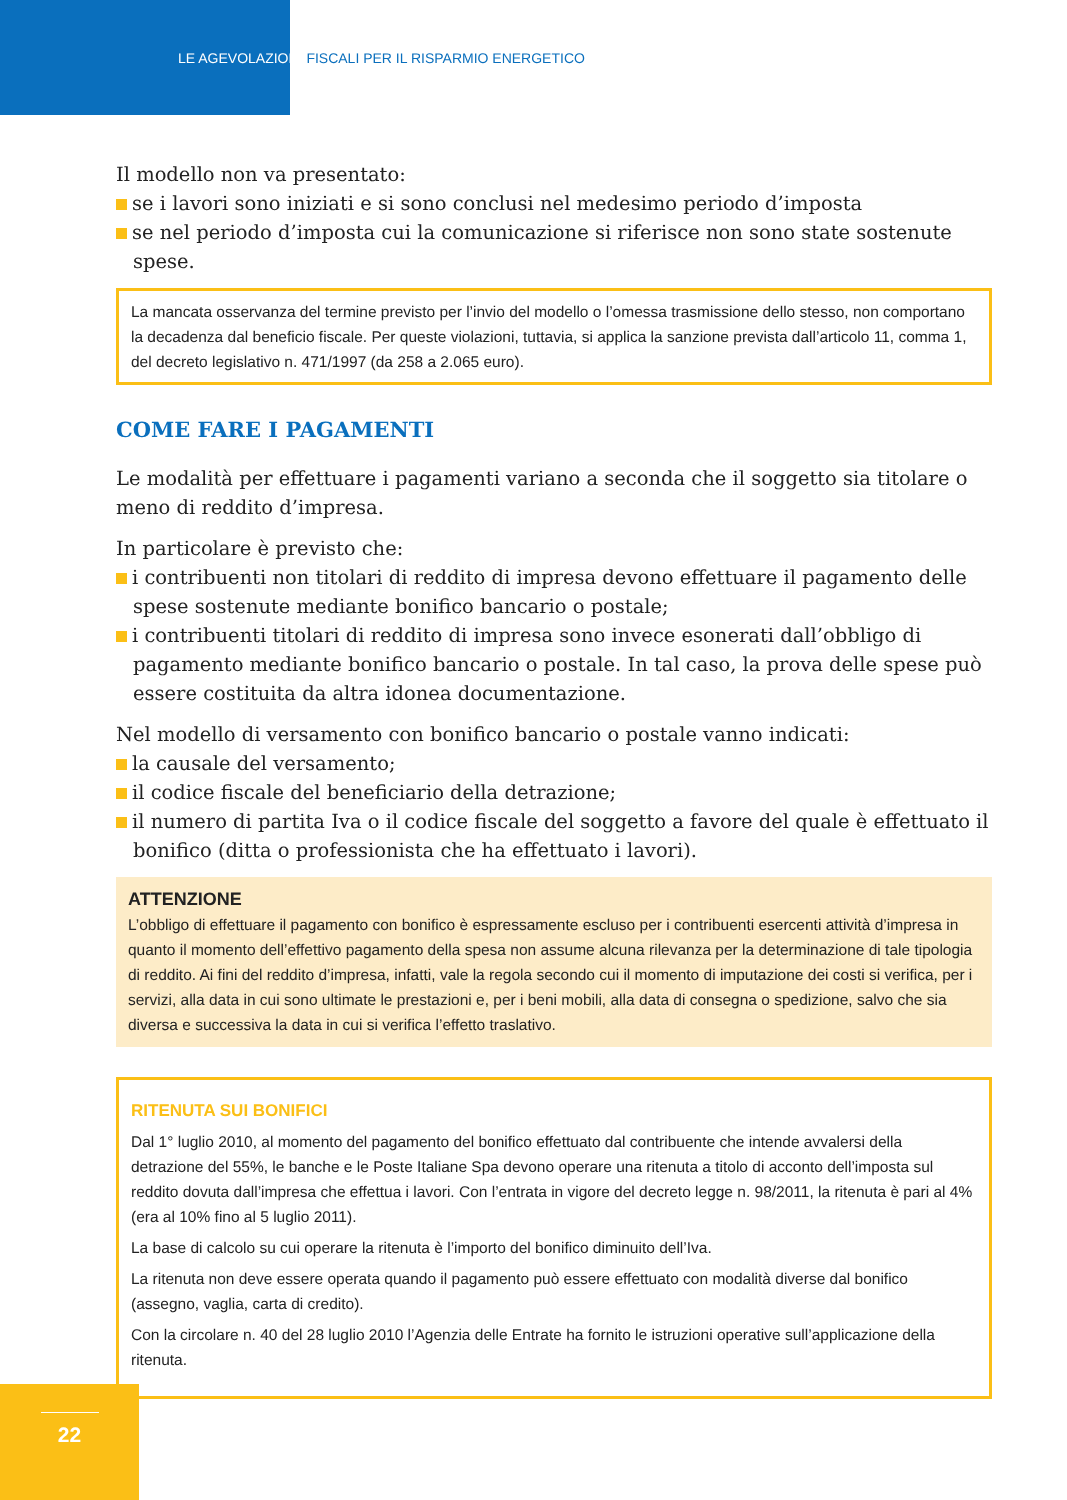LE AGEVOLAZIONI FISCALI PER IL RISPARMIO ENERGETICO
Il modello non va presentato:
se i lavori sono iniziati e si sono conclusi nel medesimo periodo d’imposta
se nel periodo d’imposta cui la comunicazione si riferisce non sono state sostenute spese.
La mancata osservanza del termine previsto per l’invio del modello o l’omessa trasmissione dello stesso, non comportano la decadenza dal beneficio fiscale. Per queste violazioni, tuttavia, si applica la sanzione prevista dall’articolo 11, comma 1, del decreto legislativo n. 471/1997 (da 258 a 2.065 euro).
COME FARE I PAGAMENTI
Le modalità per effettuare i pagamenti variano a seconda che il soggetto sia titolare o meno di reddito d’impresa.
In particolare è previsto che:
i contribuenti non titolari di reddito di impresa devono effettuare il pagamento delle spese sostenute mediante bonifico bancario o postale;
i contribuenti titolari di reddito di impresa sono invece esonerati dall’obbligo di pagamento mediante bonifico bancario o postale. In tal caso, la prova delle spese può essere costituita da altra idonea documentazione.
Nel modello di versamento con bonifico bancario o postale vanno indicati:
la causale del versamento;
il codice fiscale del beneficiario della detrazione;
il numero di partita Iva o il codice fiscale del soggetto a favore del quale è effettuato il bonifico (ditta o professionista che ha effettuato i lavori).
ATTENZIONE
L’obbligo di effettuare il pagamento con bonifico è espressamente escluso per i contribuenti esercenti attività d’impresa in quanto il momento dell’effettivo pagamento della spesa non assume alcuna rilevanza per la determinazione di tale tipologia di reddito. Ai fini del reddito d’impresa, infatti, vale la regola secondo cui il momento di imputazione dei costi si verifica, per i servizi, alla data in cui sono ultimate le prestazioni e, per i beni mobili, alla data di consegna o spedizione, salvo che sia diversa e successiva la data in cui si verifica l’effetto traslativo.
RITENUTA SUI BONIFICI
Dal 1° luglio 2010, al momento del pagamento del bonifico effettuato dal contribuente che intende avvalersi della detrazione del 55%, le banche e le Poste Italiane Spa devono operare una ritenuta a titolo di acconto dell’imposta sul reddito dovuta dall’impresa che effettua i lavori. Con l’entrata in vigore del decreto legge n. 98/2011, la ritenuta è pari al 4% (era al 10% fino al 5 luglio 2011).
La base di calcolo su cui operare la ritenuta è l’importo del bonifico diminuito dell’Iva.
La ritenuta non deve essere operata quando il pagamento può essere effettuato con modalità diverse dal bonifico (assegno, vaglia, carta di credito).
Con la circolare n. 40 del 28 luglio 2010 l’Agenzia delle Entrate ha fornito le istruzioni operative sull’applicazione della ritenuta.
22